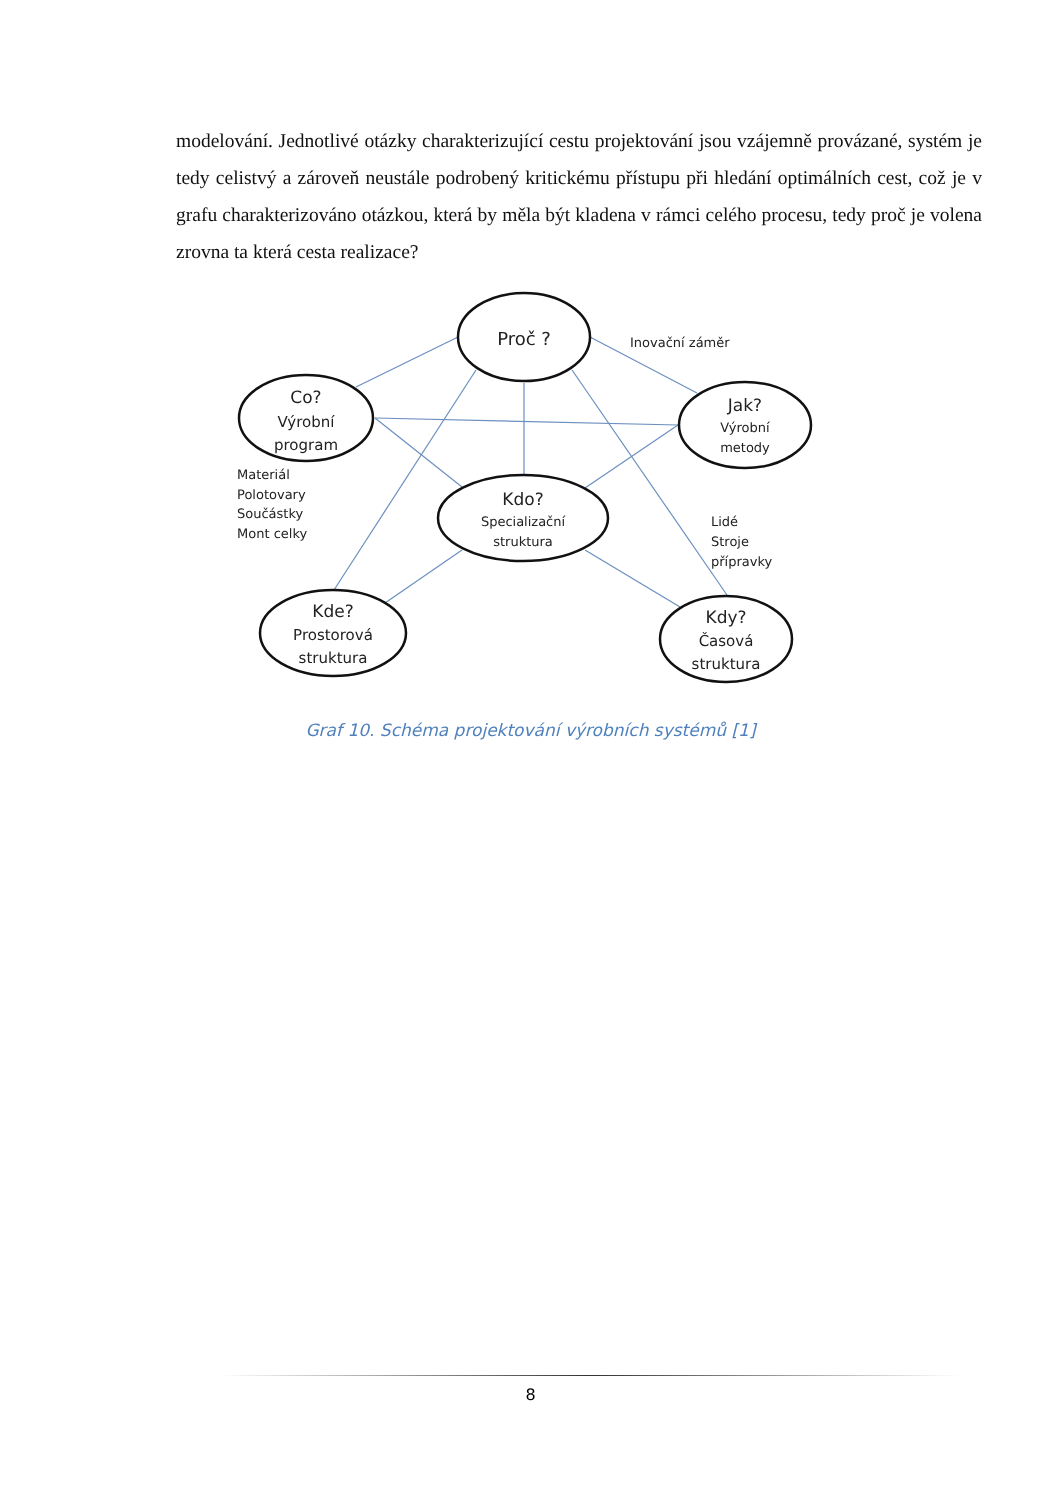modelování. Jednotlivé otázky charakterizující cestu projektování jsou vzájemně provázané, systém je tedy celistvý a zároveň neustále podrobený kritickému přístupu při hledání optimálních cest, což je v grafu charakterizováno otázkou, která by měla být kladena v rámci celého procesu, tedy proč je volena zrovna ta která cesta realizace?
Proč ?
Co?
Výrobní
program
Jak?
Výrobní
metody
Kdo?
Specializační
struktura
Kde?
Prostorová
struktura
Kdy?
Časová
struktura
Inovační záměr
Materiál
Polotovary
Součástky
Mont celky
Lidé
Stroje
přípravky
Graf 10. Schéma projektování výrobních systémů [1]
8